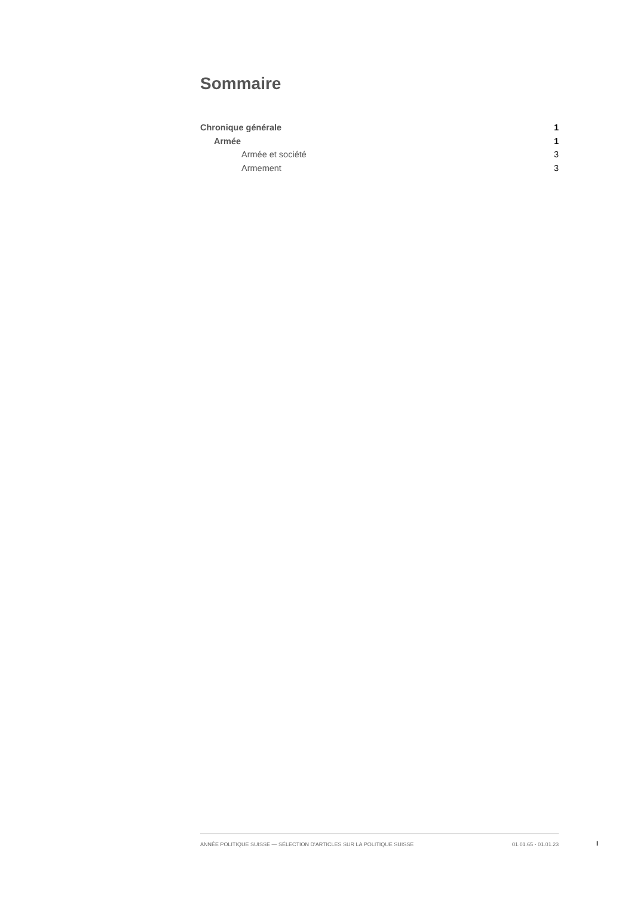Sommaire
Chronique générale 1
Armée 1
Armée et société 3
Armement 3
ANNÉE POLITIQUE SUISSE — SÉLECTION D'ARTICLES SUR LA POLITIQUE SUISSE 01.01.65 - 01.01.23
I